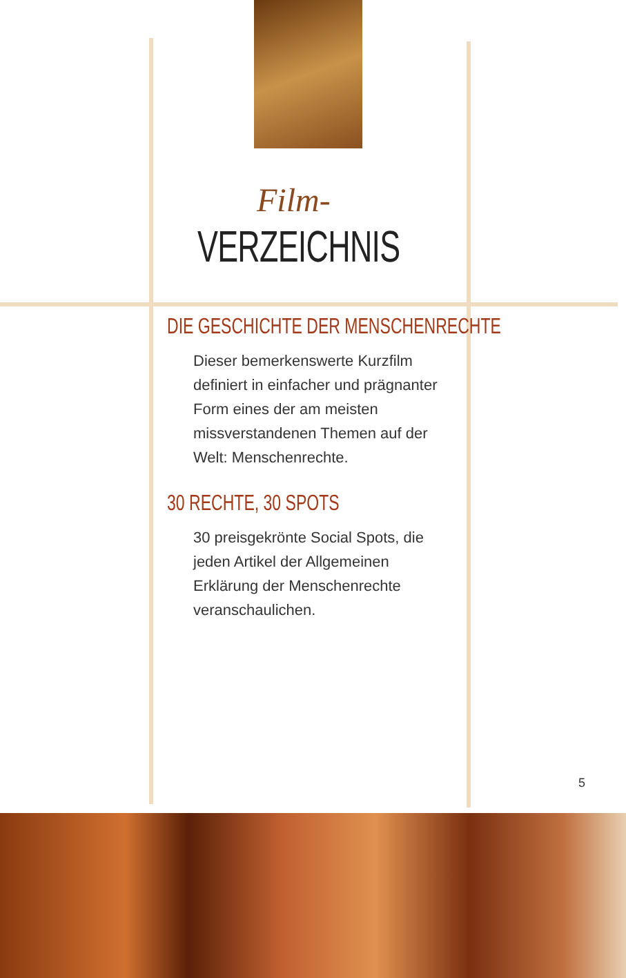Film-
VERZEICHNIS
DIE GESCHICHTE DER MENSCHENRECHTE
Dieser bemerkenswerte Kurzfilm definiert in einfacher und prägnanter Form eines der am meisten missverstandenen Themen auf der Welt: Menschenrechte.
30 RECHTE, 30 SPOTS
30 preisgekrönte Social Spots, die jeden Artikel der Allgemeinen Erklärung der Menschenrechte veranschaulichen.
5